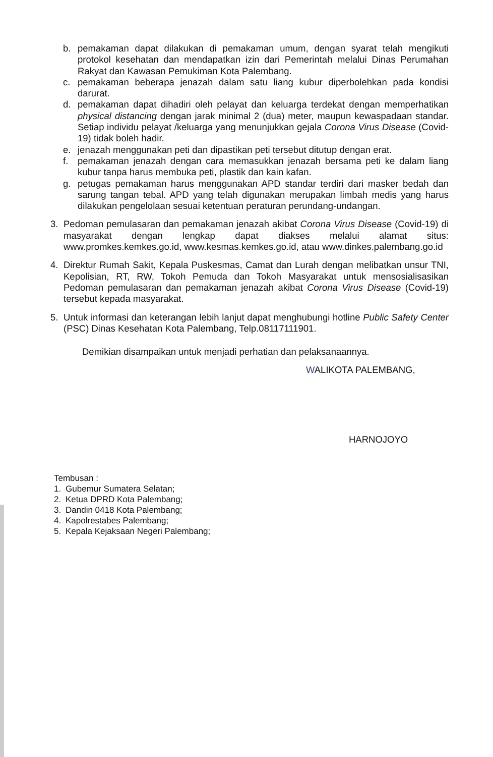b. pemakaman dapat dilakukan di pemakaman umum, dengan syarat telah mengikuti protokol kesehatan dan mendapatkan izin dari Pemerintah melalui Dinas Perumahan Rakyat dan Kawasan Pemukiman Kota Palembang.
c. pemakaman beberapa jenazah dalam satu liang kubur diperbolehkan pada kondisi darurat.
d. pemakaman dapat dihadiri oleh pelayat dan keluarga terdekat dengan memperhatikan physical distancing dengan jarak minimal 2 (dua) meter, maupun kewaspadaan standar. Setiap individu pelayat /keluarga yang menunjukkan gejala Corona Virus Disease (Covid-19) tidak boleh hadir.
e. jenazah menggunakan peti dan dipastikan peti tersebut ditutup dengan erat.
f. pemakaman jenazah dengan cara memasukkan jenazah bersama peti ke dalam liang kubur tanpa harus membuka peti, plastik dan kain kafan.
g. petugas pemakaman harus menggunakan APD standar terdiri dari masker bedah dan sarung tangan tebal. APD yang telah digunakan merupakan limbah medis yang harus dilakukan pengelolaan sesuai ketentuan peraturan perundang-undangan.
3. Pedoman pemulasaran dan pemakaman jenazah akibat Corona Virus Disease (Covid-19) di masyarakat dengan lengkap dapat diakses melalui alamat situs: www.promkes.kemkes.go.id, www.kesmas.kemkes.go.id, atau www.dinkes.palembang.go.id
4. Direktur Rumah Sakit, Kepala Puskesmas, Camat dan Lurah dengan melibatkan unsur TNI, Kepolisian, RT, RW, Tokoh Pemuda dan Tokoh Masyarakat untuk mensosialisasikan Pedoman pemulasaran dan pemakaman jenazah akibat Corona Virus Disease (Covid-19) tersebut kepada masyarakat.
5. Untuk informasi dan keterangan lebih lanjut dapat menghubungi hotline Public Safety Center (PSC) Dinas Kesehatan Kota Palembang, Telp.08117111901.
Demikian disampaikan untuk menjadi perhatian dan pelaksanaannya.
WALIKOTA PALEMBANG,
HARNOJOYO
Tembusan :
1. Gubemur Sumatera Selatan;
2. Ketua DPRD Kota Palembang;
3. Dandin 0418 Kota Palembang;
4. Kapolrestabes Palembang;
5. Kepala Kejaksaan Negeri Palembang;